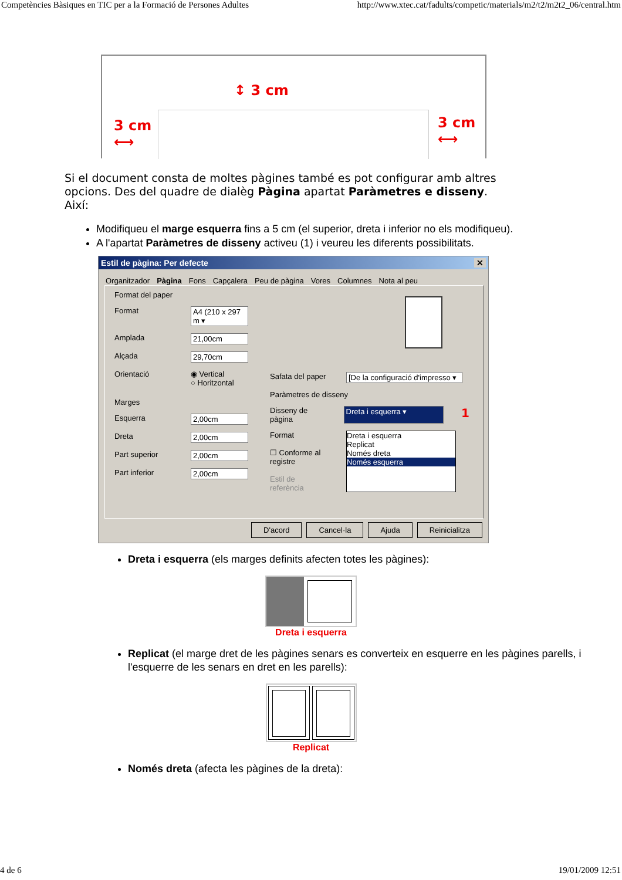Competències Bàsiques en TIC per a la Formació de Persones Adultes http://www.xtec.cat/fadults/competic/materials/m2/t2/m2t2_06/central.htm
↕ 3 cm
3 cm
⟷
3 cm
⟷
Si el document consta de moltes pàgines també es pot configurar amb altres opcions. Des del quadre de dialèg Pàgina apartat Paràmetres e disseny. Així:
Modifiqueu el marge esquerra fins a 5 cm (el superior, dreta i inferior no els modifiqueu).
A l'apartat Paràmetres de disseny activeu (1) i veureu les diferents possibilitats.
Estil de pàgina: Per defecte ✕
Organitzador Pàgina Fons Capçalera Peu de pàgina Vores Columnes Nota al peu
Format del paper
Format A4 (210 x 297 m ▾
Amplada 21,00cm
Alçada 29,70cm
Orientació ◉ Vertical
○ Horitzontal
Marges
Esquerra 2,00cm
Dreta 2,00cm
Part superior 2,00cm
Part inferior 2,00cm
Safata del paper [De la configuració d'impresso ▾
Paràmetres de disseny
Disseny de pàgina Dreta i esquerra ▾ 1
Format
☐ Conforme al registre
Estil de referència
Dreta i esquerra
Replicat
Només dreta
Només esquerra
D'acord Cancel·la Ajuda Reinicialitza
Dreta i esquerra (els marges definits afecten totes les pàgines):
Dreta i esquerra
Replicat (el marge dret de les pàgines senars es converteix en esquerre en les pàgines parells, i l'esquerre de les senars en dret en les parells):
Replicat
Només dreta (afecta les pàgines de la dreta):
4 de 6 19/01/2009 12:51